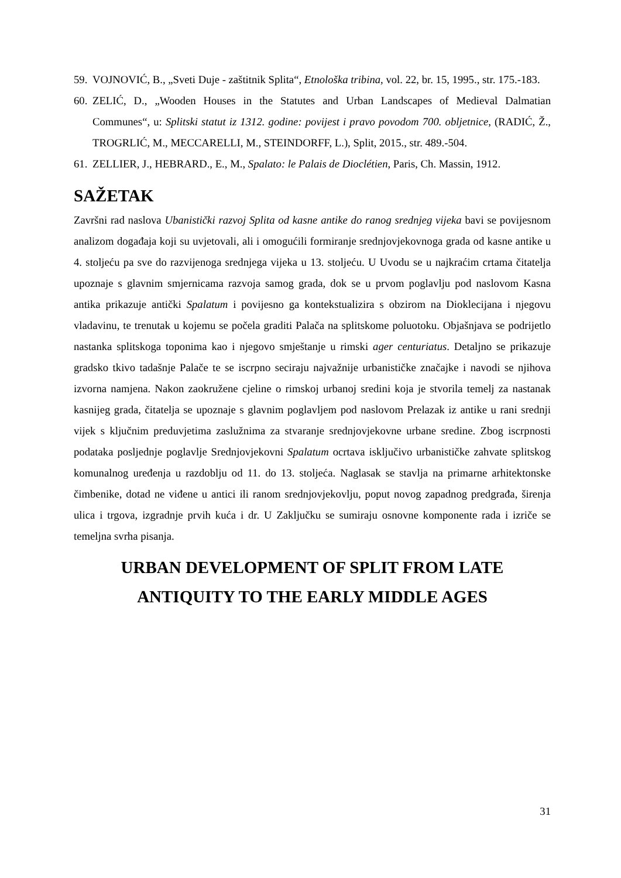59. VOJNOVIĆ, B., „Sveti Duje - zaštitnik Splita“, Etnološka tribina, vol. 22, br. 15, 1995., str. 175.-183.
60. ZELIĆ, D., „Wooden Houses in the Statutes and Urban Landscapes of Medieval Dalmatian Communes“, u: Splitski statut iz 1312. godine: povijest i pravo povodom 700. obljetnice, (RADIĆ, Ž., TROGRLIĆ, M., MECCARELLI, M., STEINDORFF, L.), Split, 2015., str. 489.-504.
61. ZELLIER, J., HEBRARD., E., M., Spalato: le Palais de Dioclétien, Paris, Ch. Massin, 1912.
SAŽETAK
Završni rad naslova Ubanistički razvoj Splita od kasne antike do ranog srednjeg vijeka bavi se povijesnom analizom događaja koji su uvjetovali, ali i omogućili formiranje srednjovjekovnoga grada od kasne antike u 4. stoljeću pa sve do razvijenoga srednjega vijeka u 13. stoljeću. U Uvodu se u najkraćim crtama čitatelja upoznaje s glavnim smjernicama razvoja samog grada, dok se u prvom poglavlju pod naslovom Kasna antika prikazuje antički Spalatum i povijesno ga kontekstualizira s obzirom na Dioklecijana i njegovu vladavinu, te trenutak u kojemu se počela graditi Palača na splitskome poluotoku. Objašnjava se podrijetlo nastanka splitskoga toponima kao i njegovo smještanje u rimski ager centuriatus. Detaljno se prikazuje gradsko tkivo tadašnje Palače te se iscrpno seciraju najvažnije urbanističke značajke i navodi se njihova izvorna namjena. Nakon zaokružene cjeline o rimskoj urbanoj sredini koja je stvorila temelj za nastanak kasnijeg grada, čitatelja se upoznaje s glavnim poglavljem pod naslovom Prelazak iz antike u rani srednji vijek s ključnim preduvjetima zaslužnima za stvaranje srednjovjekovne urbane sredine. Zbog iscrpnosti podataka posljednje poglavlje Srednjovjekovni Spalatum ocrtava isključivo urbanističke zahvate splitskog komunalnog uređenja u razdoblju od 11. do 13. stoljeća. Naglasak se stavlja na primarne arhitektonske čimbenike, dotad ne viđene u antici ili ranom srednjovjekovlju, poput novog zapadnog predgrađa, širenja ulica i trgova, izgradnje prvih kuća i dr. U Zaključku se sumiraju osnovne komponente rada i izriče se temeljna svrha pisanja.
URBAN DEVELOPMENT OF SPLIT FROM LATE
ANTIQUITY TO THE EARLY MIDDLE AGES
31